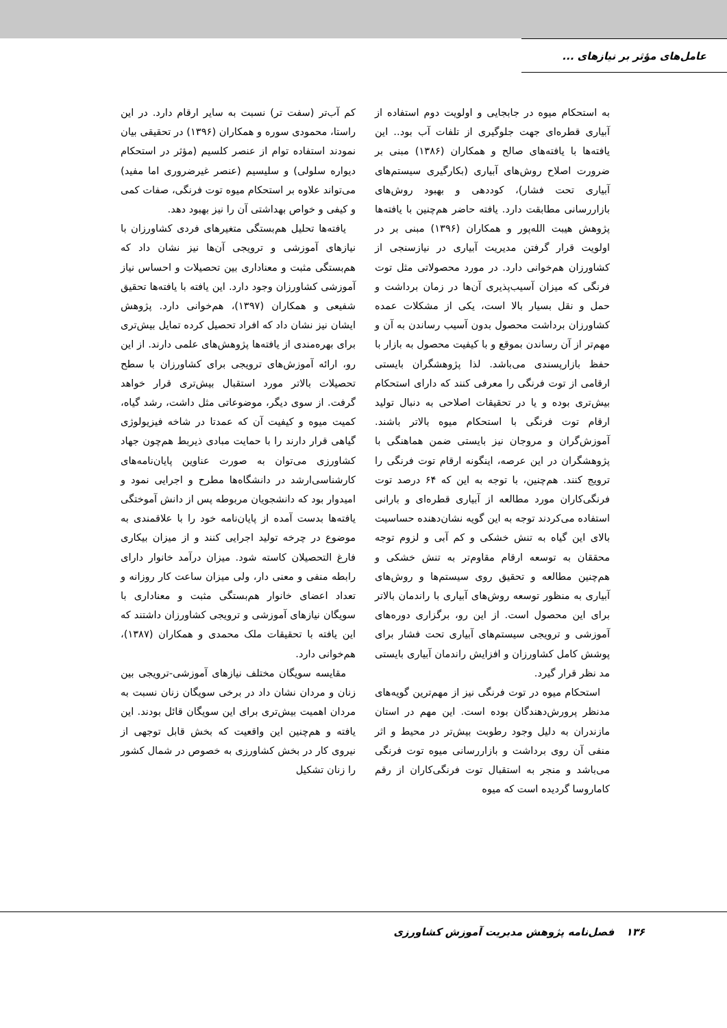عامل‌های مؤثر بر نیازهای ...
به استحکام میوه در جابجایی و اولویت دوم استفاده از آبیاری قطره‌ای جهت جلوگیری از تلفات آب بود.. این یافته‌ها با یافته‌های صالح و همکاران (۱۳۸۶) مبنی بر ضرورت اصلاح روش‌های آبیاری (بکارگیری سیستم‌های آبیاری تحت فشار)، کوددهی و بهبود روش‌های بازاررسانی مطابقت دارد. یافته حاضر هم‌چنین با یافته‌ها پژوهش هیبت الله‌پور و همکاران (۱۳۹۶) مبنی بر در اولویت قرار گرفتن مدیریت آبیاری در نیازسنجی از کشاورزان هم‌خوانی دارد. در مورد محصولاتی مثل توت فرنگی که میزان آسیب‌پذیری آن‌ها در زمان برداشت و حمل و نقل بسیار بالا است، یکی از مشکلات عمده کشاورزان برداشت محصول بدون آسیب رساندن به آن و مهم‌تر از آن رساندن بموقع و با کیفیت محصول به بازار با حفظ بازارپسندی می‌باشد. لذا پژوهشگران بایستی ارقامی از توت فرنگی را معرفی کنند که دارای استحکام بیش‌تری بوده و یا در تحقیقات اصلاحی به دنبال تولید ارقام توت فرنگی با استحکام میوه بالاتر باشند. آموزش‌گران و مروجان نیز بایستی ضمن هماهنگی با پژوهشگران در این عرصه، اینگونه ارقام توت فرنگی را ترویج کنند. هم‌چنین، با توجه به این که ۶۴ درصد توت فرنگی‌کاران مورد مطالعه از آبیاری قطره‌ای و بارانی استفاده می‌کردند توجه به این گویه نشان‌دهنده حساسیت بالای این گیاه به تنش خشکی و کم آبی و لزوم توجه محققان به توسعه ارقام مقاوم‌تر به تنش خشکی و هم‌چنین مطالعه و تحقیق روی سیستم‌ها و روش‌های آبیاری به منظور توسعه روش‌های آبیاری با راندمان بالاتر برای این محصول است. از این رو، برگزاری دوره‌های آموزشی و ترویجی سیستم‌های آبیاری تحت فشار برای پوشش کامل کشاورزان و افزایش راندمان آبیاری بایستی مد نظر قرار گیرد.
استحکام میوه در توت فرنگی نیز از مهم‌ترین گویه‌های مدنظر پرورش‌دهندگان بوده است. این مهم در استان مازندران به دلیل وجود رطوبت بیش‌تر در محیط و اثر منفی آن روی برداشت و بازاررسانی میوه توت فرنگی می‌باشد و منجر به استقبال توت فرنگی‌کاران از رقم کاماروسا گردیده است که میوه
کم آب‌تر (سفت تر) نسبت به سایر ارقام دارد. در این راستا، محمودی سوره و همکاران (۱۳۹۶) در تحقیقی بیان نمودند استفاده توام از عنصر کلسیم (مؤثر در استحکام دیواره سلولی) و سلیسیم (عنصر غیرضروری اما مفید) می‌تواند علاوه بر استحکام میوه توت فرنگی، صفات کمی و کیفی و خواص بهداشتی آن را نیز بهبود دهد.
یافته‌ها تحلیل هم‌بستگی متغیرهای فردی کشاورزان با نیازهای آموزشی و ترویجی آن‌ها نیز نشان داد که هم‌بستگی مثبت و معناداری بین تحصیلات و احساس نیاز آموزشی کشاورزان وجود دارد. این یافته با یافته‌ها تحقیق شفیعی و همکاران (۱۳۹۷)، هم‌خوانی دارد. پژوهش ایشان نیز نشان داد که افراد تحصیل کرده تمایل بیش‌تری برای بهره‌مندی از یافته‌ها پژوهش‌های علمی دارند. از این رو، ارائه آموزش‌های ترویجی برای کشاورزان با سطح تحصیلات بالاتر مورد استقبال بیش‌تری قرار خواهد گرفت. از سوی دیگر، موضوعاتی مثل داشت، رشد گیاه، کمیت میوه و کیفیت آن که عمدتا در شاخه فیزیولوژی گیاهی قرار دارند را با حمایت مبادی ذیربط هم‌چون جهاد کشاورزی می‌توان به صورت عناوین پایان‌نامه‌های کارشناسی‌ارشد در دانشگاه‌ها مطرح و اجرایی نمود و امیدوار بود که دانشجویان مربوطه پس از دانش آموختگی یافته‌ها بدست آمده از پایان‌نامه خود را با علاقمندی به موضوع در چرخه تولید اجرایی کنند و از میزان بیکاری فارغ التحصیلان کاسته شود. میزان درآمد خانوار دارای رابطه منفی و معنی دار، ولی میزان ساعت کار روزانه و تعداد اعضای خانوار هم‌بستگی مثبت و معناداری با سویگان نیازهای آموزشی و ترویجی کشاورزان داشتند که این یافته با تحقیقات ملک محمدی و همکاران (۱۳۸۷)، هم‌خوانی دارد.
مقایسه سویگان مختلف نیازهای آموزشی-ترویجی بین زنان و مردان نشان داد در برخی سویگان زنان نسبت به مردان اهمیت بیش‌تری برای این سویگان قائل بودند. این یافته و هم‌چنین این واقعیت که بخش قابل توجهی از نیروی کار در بخش کشاورزی به خصوص در شمال کشور را زنان تشکیل
۱۳۶ فصل‌نامه پژوهش مدیریت آموزش کشاورزی